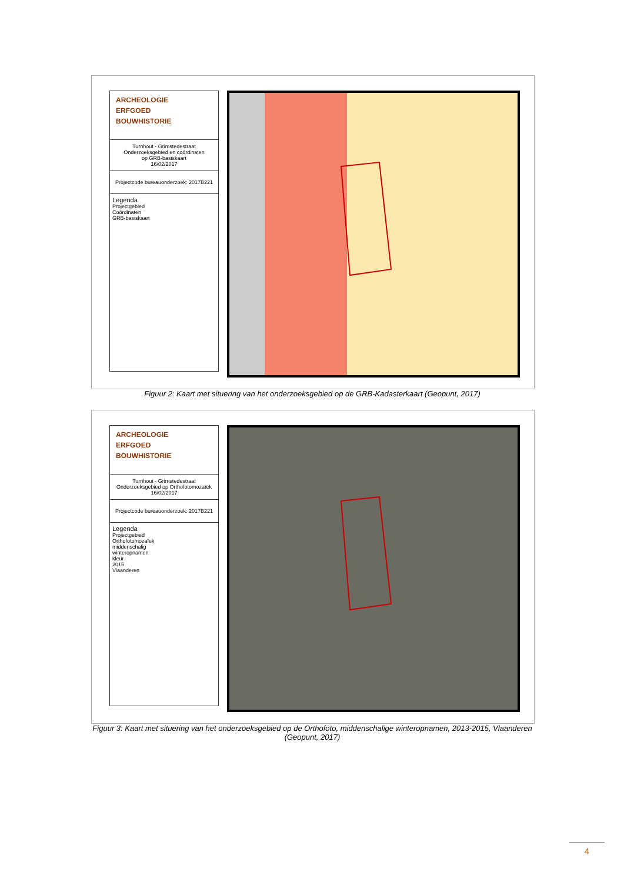ARCHEOLOGIE
ERFGOED
BOUWHISTORIE
Turnhout - Grimstedestraat
Onderzoeksgebied en coördinaten
op GRB-basiskaart
16/02/2017
Projectcode bureauonderzoek: 2017B221
Legenda
Projectgebied
Coördinaten
GRB-basiskaart
Figuur 2: Kaart met situering van het onderzoeksgebied op de GRB-Kadasterkaart (Geopunt, 2017)
ARCHEOLOGIE
ERFGOED
BOUWHISTORIE
Turnhout - Grimstedestraat
Onderzoeksgebied op Orthofotomozaïek
16/02/2017
Projectcode bureauonderzoek: 2017B221
Legenda
Projectgebied
Orthofotomozaïek
middenschalig
winteropnamen
kleur
2015
Vlaanderen
Figuur 3: Kaart met situering van het onderzoeksgebied op de Orthofoto, middenschalige winteropnamen, 2013-2015, Vlaanderen (Geopunt, 2017)
4